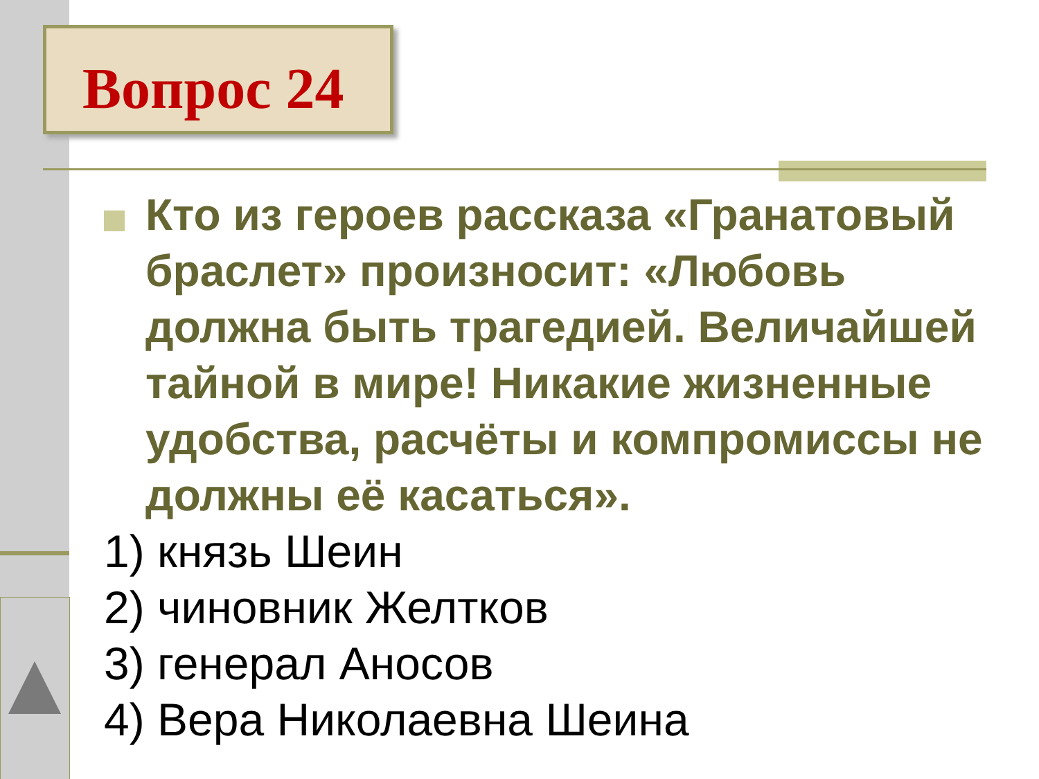Вопрос 24
Кто из героев рассказа «Гранатовый браслет» произносит: «Любовь должна быть трагедией. Величайшей тайной в мире! Никакие жизненные удобства, расчёты и компромиссы не должны её касаться».
1) князь Шеин
2) чиновник Желтков
3) генерал Аносов
4) Вера Николаевна Шеина